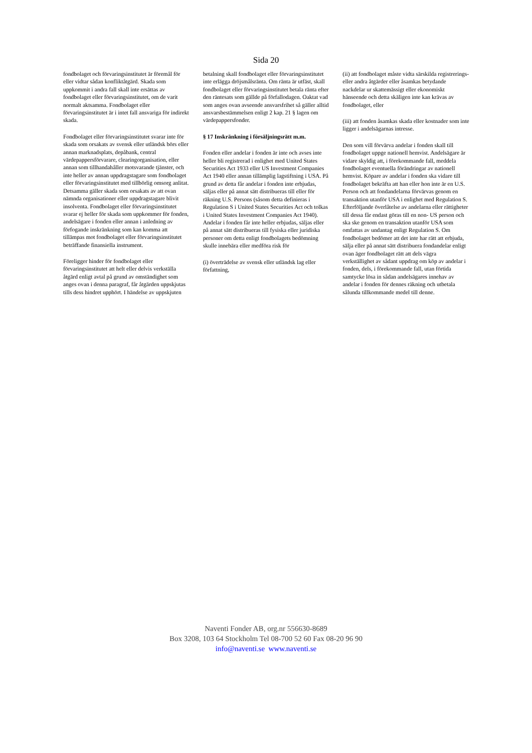Sida 20
fondbolaget och förvaringsinstitutet är föremål för eller vidtar sådan konfliktåtgärd. Skada som uppkommit i andra fall skall inte ersättas av fondbolaget eller förvaringsinstitutet, om de varit normalt aktsamma. Fondbolaget eller förvaringsinstitutet är i intet fall ansvariga för indirekt skada.
Fondbolaget eller förvaringsinstitutet svarar inte för skada som orsakats av svensk eller utländsk börs eller annan marknadsplats, depåbank, central värdepappersförvarare, clearingorganisation, eller annan som tillhandahåller motsvarande tjänster, och inte heller av annan uppdragstagare som fondbolaget eller förvaringsinstitutet med tillbörlig omsorg anlitat. Detsamma gäller skada som orsakats av att ovan nämnda organisationer eller uppdragstagare blivit insolventa. Fondbolaget eller förvaringsinstitutet svarar ej heller för skada som uppkommer för fonden, andelsägare i fonden eller annan i anledning av förfogande inskränkning som kan komma att tillämpas mot fondbolaget eller förvaringsinstitutet beträffande finansiella instrument.
Föreligger hinder för fondbolaget eller förvaringsinstitutet att helt eller delvis verkställa åtgärd enligt avtal på grund av omständighet som anges ovan i denna paragraf, får åtgärden uppskjutas tills dess hindret upphört. I händelse av uppskjuten
betalning skall fondbolaget eller förvaringsinstitutet inte erlägga dröjsmålsränta. Om ränta är utfäst, skall fondbolaget eller förvaringsinstitutet betala ränta efter den räntesats som gällde på förfallodagen. Oaktat vad som anges ovan avseende ansvarsfrihet så gäller alltid ansvarsbestämmelsen enligt 2 kap. 21 § lagen om värdepappersfonder.
§ 17 Inskränkning i försäljningsrätt m.m.
Fonden eller andelar i fonden är inte och avses inte heller bli registrerad i enlighet med United States Securities Act 1933 eller US Investment Companies Act 1940 eller annan tillämplig lagstiftning i USA. På grund av detta får andelar i fonden inte erbjudas, säljas eller på annat sätt distribueras till eller för räkning U.S. Persons (såsom detta definieras i Regulation S i United States Securities Act och tolkas i United States Investment Companies Act 1940). Andelar i fonden får inte heller erbjudas, säljas eller på annat sätt distribueras till fysiska eller juridiska personer om detta enligt fondbolagets bedömning skulle innebära eller medföra risk för
(i) överträdelse av svensk eller utländsk lag eller författning,
(ii) att fondbolaget måste vidta särskilda registrerings- eller andra åtgärder eller åsamkas betydande nackdelar ur skattemässigt eller ekonomiskt hänseende och detta skäligen inte kan krävas av fondbolaget, eller
(iii) att fonden åsamkas skada eller kostnader som inte ligger i andelsägarnas intresse.
Den som vill förvärva andelar i fonden skall till fondbolaget uppge nationell hemvist. Andelsägare är vidare skyldig att, i förekommande fall, meddela fondbolaget eventuella förändringar av nationell hemvist. Köpare av andelar i fonden ska vidare till fondbolaget bekräfta att han eller hon inte är en U.S. Person och att fondandelarna förvärvas genom en transaktion utanför USA i enlighet med Regulation S. Efterföljande överlåtelse av andelarna eller rättigheter till dessa får endast göras till en non- US person och ska ske genom en transaktion utanför USA som omfattas av undantag enligt Regulation S. Om fondbolaget bedömer att det inte har rätt att erbjuda, sälja eller på annat sätt distribuera fondandelar enligt ovan äger fondbolaget rätt att dels vägra verkställighet av sådant uppdrag om köp av andelar i fonden, dels, i förekommande fall, utan förtida samtycke lösa in sådan andelsägares innehav av andelar i fonden för dennes räkning och utbetala sålunda tillkommande medel till denne.
Naventi Fonder AB, org.nr 556630-8689
Box 3208, 103 64 Stockholm Tel 08-700 52 60 Fax 08-20 96 90
info@naventi.se www.naventi.se